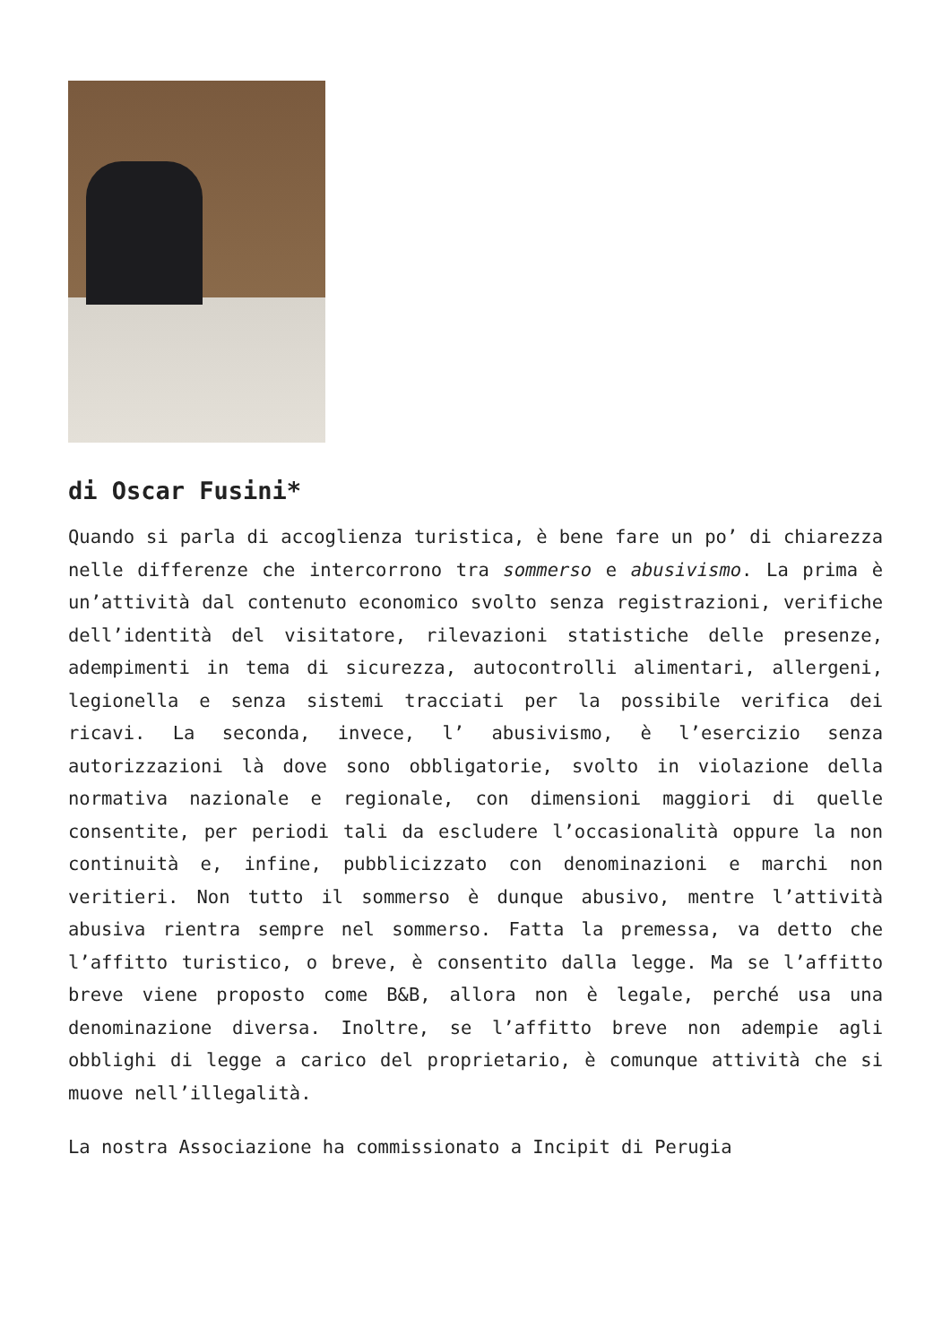di Oscar Fusini*
Quando si parla di accoglienza turistica, è bene fare un po’ di chiarezza nelle differenze che intercorrono tra sommerso e abusivismo. La prima è un’attività dal contenuto economico svolto senza registrazioni, verifiche dell’identità del visitatore, rilevazioni statistiche delle presenze, adempimenti in tema di sicurezza, autocontrolli alimentari, allergeni, legionella e senza sistemi tracciati per la possibile verifica dei ricavi. La seconda, invece, l’ abusivismo, è l’esercizio senza autorizzazioni là dove sono obbligatorie, svolto in violazione della normativa nazionale e regionale, con dimensioni maggiori di quelle consentite, per periodi tali da escludere l’occasionalità oppure la non continuità e, infine, pubblicizzato con denominazioni e marchi non veritieri. Non tutto il sommerso è dunque abusivo, mentre l’attività abusiva rientra sempre nel sommerso. Fatta la premessa, va detto che l’affitto turistico, o breve, è consentito dalla legge. Ma se l’affitto breve viene proposto come B&B, allora non è legale, perché usa una denominazione diversa. Inoltre, se l’affitto breve non adempie agli obblighi di legge a carico del proprietario, è comunque attività che si muove nell’illegalità.
La nostra Associazione ha commissionato a Incipit di Perugia